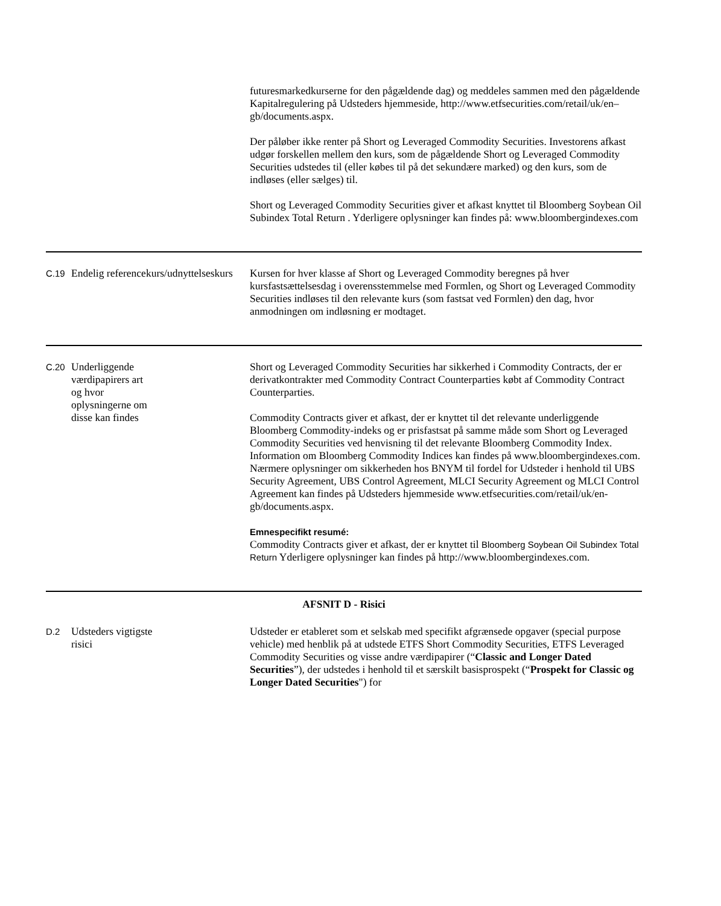| | | futuresmarkedkurserne for den pågældende dag) og meddeles sammen med den pågældende Kapitalregulering på Udsteders hjemmeside, http://www.etfsecurities.com/retail/uk/en–gb/documents.aspx. Der påløber ikke renter på Short og Leveraged Commodity Securities. Investorens afkast udgør forskellen mellem den kurs, som de pågældende Short og Leveraged Commodity Securities udstedes til (eller købes til på det sekundære marked) og den kurs, som de indløses (eller sælges) til. Short og Leveraged Commodity Securities giver et afkast knyttet til Bloomberg Soybean Oil Subindex Total Return . Yderligere oplysninger kan findes på: www.bloombergindexes.com |
| C.19 | Endelig referencekurs/udnyttelseskurs | Kursen for hver klasse af Short og Leveraged Commodity beregnes på hver kursfastsættelsesdag i overensstemmelse med Formlen, og Short og Leveraged Commodity Securities indløses til den relevante kurs (som fastsat ved Formlen) den dag, hvor anmodningen om indløsning er modtaget. |
| C.20 | Underliggende værdipapirers art og hvor oplysningerne om disse kan findes | Short og Leveraged Commodity Securities har sikkerhed i Commodity Contracts, der er derivatkontrakter med Commodity Contract Counterparties købt af Commodity Contract Counterparties. Commodity Contracts giver et afkast, der er knyttet til det relevante underliggende Bloomberg Commodity-indeks og er prisfastsat på samme måde som Short og Leveraged Commodity Securities ved henvisning til det relevante Bloomberg Commodity Index. Information om Bloomberg Commodity Indices kan findes på www.bloombergindexes.com. Nærmere oplysninger om sikkerheden hos BNYM til fordel for Udsteder i henhold til UBS Security Agreement, UBS Control Agreement, MLCI Security Agreement og MLCI Control Agreement kan findes på Udsteders hjemmeside www.etfsecurities.com/retail/uk/en-gb/documents.aspx. Emnespecifikt resumé: Commodity Contracts giver et afkast, der er knyttet til Bloomberg Soybean Oil Subindex Total Return Yderligere oplysninger kan findes på http://www.bloombergindexes.com. |
| AFSNIT D - Risici | | |
| D.2 | Udsteders vigtigste risici | Udsteder er etableret som et selskab med specifikt afgrænsede opgaver (special purpose vehicle) med henblik på at udstede ETFS Short Commodity Securities, ETFS Leveraged Commodity Securities og visse andre værdipapirer (“ Classic and Longer Dated Securities ”), der udstedes i henhold til et særskilt basisprospekt (“ Prospekt for Classic og Longer Dated Securities ") for |